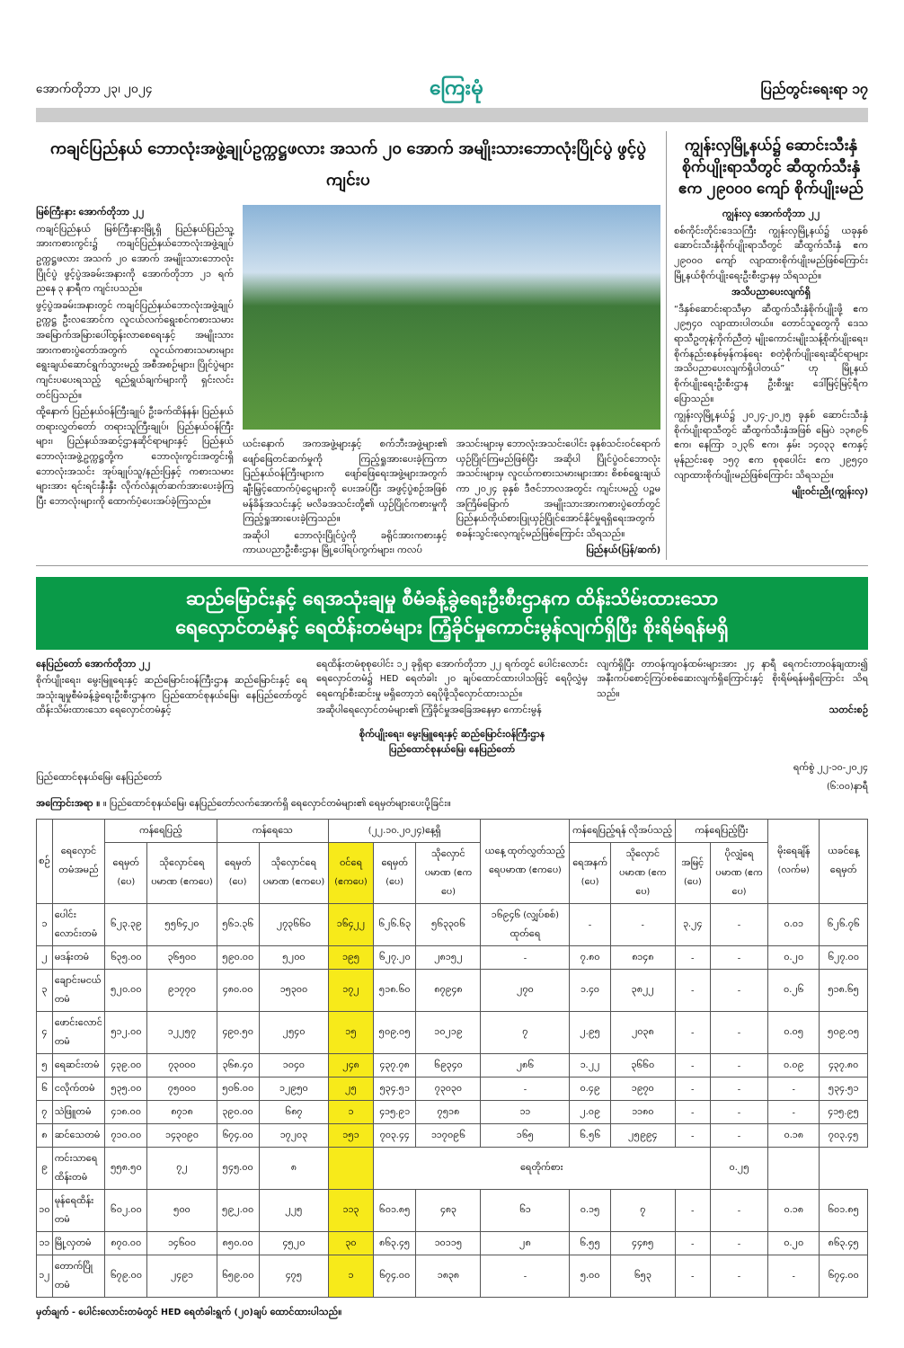အောက်တိုဘာ ၂၃၊ ၂၀၂၄ ကြေးမုံ ပြည်တွင်းရေးရာ ၁၇
ကချင်ပြည်နယ် ဘောလုံးအဖွဲ့ချုပ်ဥက္ကဋ္ဌဖလား အသက် ၂၀ အောက် အမျိုးသားဘောလုံးပြိုင်ပွဲ ဖွင့်ပွဲကျင်းပ
မြစ်ကြီးနား အောက်တိုဘာ ၂၂
ကချင်ပြည်နယ် မြစ်ကြီးနားမြို့ရှိ ပြည်နယ်ပြည်သူ့အားကစားကွင်း၌ ကချင်ပြည်နယ်ဘောလုံးအဖွဲ့ချုပ်ဥက္ကဋ္ဌဖလား အသက် ၂၀ အောက် အမျိုးသားဘောလုံးပြိုင်ပွဲ ဖွင့်ပွဲအခမ်းအနားကို အောက်တိုဘာ ၂၁ ရက် ညနေ ၃ နာရီက ကျင်းပသည်။
ဖွင့်ပွဲအခမ်းအနားတွင် ကချင်ပြည်နယ်ဘောလုံးအဖွဲ့ချုပ်ဥက္ကဋ္ဌ ဦးလအောင်က လူငယ်လက်ရွေးစင်ကစားသမား အမြောက်အမြားပေါ်ထွန်းလာစေရေးနှင့် အမျိုးသားအားကစားပွဲတော်အတွက် လူငယ်ကစားသမားများ ရွေးချယ်ဆောင်ရွက်သွားမည့် အစီအစဉ်များ၊ ပြိုင်ပွဲများကျင်းပပေးရသည့် ရည်ရွယ်ချက်များကို ရှင်းလင်းတင်ပြသည်။
ထို့နောက် ပြည်နယ်ဝန်ကြီးချုပ် ဦးခက်ထိန်နန်၊ ပြည်နယ်တရားလွှတ်တော် တရားသူကြီးချုပ်၊ ပြည်နယ်ဝန်ကြီးများ၊ ပြည်နယ်အဆင့်ဌာနဆိုင်ရာများနှင့် ပြည်နယ်ဘောလုံးအဖွဲ့ဥက္ကဋ္ဌတို့က ဘောလုံးကွင်းအတွင်းရှိ ဘောလုံးအသင်း အုပ်ချုပ်သူ/နည်းပြနှင့် ကစားသမားများအား ရင်းရင်းနှီးနှီး လိုက်လံနှုတ်ဆက်အားပေးခဲ့ကြပြီး ဘောလုံးများကို ထောက်ပံ့ပေးအပ်ခဲ့ကြသည်။
ယင်းနောက် အကအဖွဲ့များနှင့် စက်ဘီးအဖွဲ့များ၏ ဖျော်ဖြေတင်ဆက်မှုကို ကြည့်ရှုအားပေးခဲ့ကြကာ ပြည်နယ်ဝန်ကြီးများက ဖျော်ဖြေရေးအဖွဲ့များအတွက် ချီးမြှင့်ထောက်ပံ့ငွေများကို ပေးအပ်ပြီး အဖွင့်ပွဲစဉ်အဖြစ် မန်ခိန်အသင်းနှင့် မလိခအသင်းတို့၏ ယှဉ်ပြိုင်ကစားမှုကို ကြည့်ရှုအားပေးခဲ့ကြသည်။
အဆိုပါ ဘောလုံးပြိုင်ပွဲကို ခရိုင်အားကစားနှင့် ကာယပညာဦးစီးဌာန၊ မြို့ပေါ်ရပ်ကွက်များ၊ ကလပ်
အသင်းများမှ ဘောလုံးအသင်းပေါင်း ခုနစ်သင်းဝင်ရောက်ယှဉ်ပြိုင်ကြမည်ဖြစ်ပြီး အဆိုပါ ပြိုင်ပွဲဝင်ဘောလုံးအသင်းများမှ လူငယ်ကစားသမားများအား စိစစ်ရွေးချယ်ကာ ၂၀၂၄ ခုနှစ် ဒီဇင်ဘာလအတွင်း ကျင်းပမည့် ပဉ္စမအကြိမ်မြောက် အမျိုးသားအားကစားပွဲတော်တွင် ပြည်နယ်ကိုယ်စားပြုယှဉ်ပြိုင်အောင်နိုင်မှုရရှိရေးအတွက် စခန်းသွင်းလေ့ကျင့်မည်ဖြစ်ကြောင်း သိရသည်။
ပြည်နယ်(ပြန်/ဆက်)
ကျွန်းလှမြို့နယ်၌ ဆောင်းသီးနှံစိုက်ပျိုးရာသီတွင် ဆီထွက်သီးနှံ ဧက ၂၉၀၀၀ ကျော် စိုက်ပျိုးမည်
ကျွန်းလှ အောက်တိုဘာ ၂၂
စစ်ကိုင်းတိုင်းဒေသကြီး ကျွန်းလှမြို့နယ်၌ ယခုနှစ်ဆောင်းသီးနှံစိုက်ပျိုးရာသီတွင် ဆီထွက်သီးနှံ ဧက ၂၉၀၀၀ ကျော် လျာထားစိုက်ပျိုးမည်ဖြစ်ကြောင်း မြို့နယ်စိုက်ပျိုးရေးဦးစီးဌာနမှ သိရသည်။
အသိပညာပေးလျက်ရှိ
“ဒီနှစ်ဆောင်းရာသီမှာ ဆီထွက်သီးနှံစိုက်ပျိုးဖို့ ဧက ၂၉၅၄၀ လျာထားပါတယ်။ တောင်သူတွေကို ဒေသရာသီဥတုနဲ့ကိုက်ညီတဲ့ မျိုးကောင်းမျိုးသန့်စိုက်ပျိုးရေး၊ စိုက်နည်းစနစ်မှန်ကန်ရေး စတဲ့စိုက်ပျိုးရေးဆိုင်ရာများ အသိပညာပေးလျက်ရှိပါတယ်” ဟု မြို့နယ်စိုက်ပျိုးရေးဦးစီးဌာန ဦးစီးမှူး ဒေါ်မြင့်မြင့်ရီက ပြောသည်။
ကျွန်းလှမြို့နယ်၌ ၂၀၂၄-၂၀၂၅ ခုနှစ် ဆောင်းသီးနှံစိုက်ပျိုးရာသီတွင် ဆီထွက်သီးနှံအဖြစ် မြေပဲ ၁၃၈၉၆ ဧက၊ နေကြာ ၁၂၃၆ ဧက၊ နှမ်း ၁၄၀၃၃ ဧကနှင့် မုန်ညင်းစေ့ ၁၅၇ ဧက စုစုပေါင်း ဧက ၂၉၅၄၀ လျာထားစိုက်ပျိုးမည်ဖြစ်ကြောင်း သိရသည်။
မျိုးဝင်းညို(ကျွန်းလှ)
ဆည်မြောင်းနှင့် ရေအသုံးချမှု စီမံခန့်ခွဲရေးဦးစီးဌာနက ထိန်းသိမ်းထားသော
ရေလှောင်တမံနှင့် ရေထိန်းတမံများ ကြံ့ခိုင်မှုကောင်းမွန်လျက်ရှိပြီး စိုးရိမ်ရန်မရှိ
နေပြည်တော် အောက်တိုဘာ ၂၂
စိုက်ပျိုးရေး၊ မွေးမြူရေးနှင့် ဆည်မြောင်းဝန်ကြီးဌာန ဆည်မြောင်းနှင့် ရေအသုံးချမှုစီမံခန့်ခွဲရေးဦးစီးဌာနက ပြည်ထောင်စုနယ်မြေ၊ နေပြည်တော်တွင် ထိန်းသိမ်းထားသော ရေလှောင်တမံနှင့်
ရေထိန်းတမံစုစုပေါင်း ၁၂ ခုရှိရာ အောက်တိုဘာ ၂၂ ရက်တွင် ပေါင်းလောင်းရေလှောင်တမံ၌ HED ရေတံခါး ၂၀ ချပ်ထောင်ထားပါသဖြင့် ရေပိုလွှဲမှ ရေကျော်စီးဆင်းမှု မရှိတော့ဘဲ ရေပိုဖို့သိုလှောင်ထားသည်။
အဆိုပါရေလှောင်တမံများ၏ ကြံ့ခိုင်မှုအခြေအနေမှာ ကောင်းမွန်
လျက်ရှိပြီး တာဝန်ကျဝန်ထမ်းများအား ၂၄ နာရီ ရေကင်းတာဝန်ချထား၍ အနီးကပ်စောင့်ကြပ်စစ်ဆေးလျက်ရှိကြောင်းနှင့် စိုးရိမ်ရန်မရှိကြောင်း သိရသည်။
သတင်းစဉ်
စိုက်ပျိုးရေး၊ မွေးမြူရေးနှင့် ဆည်မြောင်းဝန်ကြီးဌာန
ပြည်ထောင်စုနယ်မြေ၊ နေပြည်တော်
ပြည်ထောင်စုနယ်မြေ၊ နေပြည်တော် ရက်စွဲ ၂၂-၁၀-၂၀၂၄
(၆:၀၀)နာရီ
အကြောင်းအရာ ။ ။ ပြည်ထောင်စုနယ်မြေ၊ နေပြည်တော်လက်အောက်ရှိ ရေလှောင်တမံများ၏ ရေမှတ်များပေးပို့ခြင်း။
| စဉ် | ရေလှောင်တမံအမည် | ကန်ရေပြည့် | | ကန်ရေသေ | | (၂၂.၁၀.၂၀၂၄)နေ့ရှိ | | | ယနေ့ ထုတ်လွှတ်သည့် ရေပမာဏ (ဧကပေ) | ကန်ရေပြည့်ရန် လိုအပ်သည့် | | ကန်ရေပြည့်ပြီး | | မိုးရေချိန် (လက်မ) | ယခင်နေ့ ရေမှတ် |
| --- | --- | --- | --- | --- | --- | --- | --- | --- | --- | --- | --- | --- | --- | --- | --- |
| | | ရေမှတ် (ပေ) | သိုလှောင်ရေ ပမာဏ (ဧကပေ) | ရေမှတ် (ပေ) | သိုလှောင်ရေ ပမာဏ (ဧကပေ) | ဝင်ရေ (ဧကပေ) | ရေမှတ် (ပေ) | သိုလှောင် ပမာဏ (ဧကပေ) | | ရေအနက် (ပေ) | သိုလှောင် ပမာဏ (ဧကပေ) | အမြင့် (ပေ) | ပိုလျှံရေ ပမာဏ (ဧကပေ) | | |
| ၁ | ပေါင်းလောင်းတမံ | ၆၂၃.၃၉ | ၅၅၆၄၂၀ | ၅၆၁.၃၆ | ၂၇၃၆၆၀ | ၁၆၄၂၂ | ၆၂၆.၆၃ | ၅၆၃၃၀၆ | ၁၆၉၄၆ (လျှပ်စစ်) ထုတ်ရေ | - | - | ၃.၂၄ | - | ၀.၀၁ | ၆၂၆.၇၆ |
| ၂ | မဒန်းတမံ | ၆၃၅.၀၀ | ၃၆၅၀၀ | ၅၉၀.၀၀ | ၅၂၀၀ | ၁၉၅ | ၆၂၇.၂၀ | ၂၈၁၅၂ | - | ၇.၈၀ | ၈၁၄၈ | - | - | ၀.၂၀ | ၆၂၇.၀၀ |
| ၃ | ချောင်းမငယ်တမံ | ၅၂၀.၀၀ | ၉၁၇၇၀ | ၄၈၀.၀၀ | ၁၅၃၀၀ | ၁၇၂ | ၅၁၈.၆၀ | ၈၇၉၄၈ | ၂၇၀ | ၁.၄၀ | ၃၈၂၂ | - | - | ၀.၂၆ | ၅၁၈.၆၅ |
| ၄ | ဖောင်းလောင်တမံ | ၅၁၂.၀၀ | ၁၂၂၅၇ | ၄၉၀.၅၀ | ၂၅၄၀ | ၁၅ | ၅၀၉.၀၅ | ၁၀၂၁၉ | ၇ | ၂.၉၅ | ၂၀၃၈ | - | - | ၀.၀၅ | ၅၀၉.၀၅ |
| ၅ | ရေဆင်းတမံ | ၄၃၉.၀၀ | ၇၃၀၀၀ | ၃၆၈.၄၀ | ၁၀၄၀ | ၂၄၈ | ၄၃၇.၇၈ | ၆၉၃၄၀ | ၂၈၆ | ၁.၂၂ | ၃၆၆၀ | - | - | ၀.၀၉ | ၄၃၇.၈၀ |
| ၆ | ငလိုက်တမံ | ၅၃၅.၀၀ | ၇၅၀၀၀ | ၅၀၆.၀၀ | ၁၂၉၅၀ | ၂၅ | ၅၃၄.၅၁ | ၇၃၀၃၀ | - | ၀.၄၉ | ၁၉၇၀ | - | - | - | ၅၃၄.၅၁ |
| ၇ | သဲဖြူတမံ | ၄၁၈.၀၀ | ၈၇၁၈ | ၃၉၀.၀၀ | ၆၈၇ | ၁ | ၄၁၅.၉၁ | ၇၅၁၈ | ၁၁ | ၂.၀၉ | ၁၁၈၀ | - | - | - | ၄၁၅.၉၅ |
| ၈ | ဆင်သေတမံ | ၇၁၀.၀၀ | ၁၄၃၀၉၀ | ၆၇၄.၀၀ | ၁၇၂၀၃ | ၁၅၁ | ၇၀၃.၄၄ | ၁၁၇၀၉၆ | ၁၆၅ | ၆.၅၆ | ၂၅၉၉၄ | - | - | ၀.၁၈ | ၇၀၃.၄၅ |
| ၉ | ကင်းသာရေထိန်းတမံ | ၅၅၈.၅၀ | ၇၂ | ၅၄၅.၀၀ | ၈ | | ရေတိုက်စား | | | | | | ၀.၂၅ | | |
| ၁၀ | မုန်ရေထိန်းတမံ | ၆၀၂.၀၀ | ၅၀၀ | ၅၉၂.၀၀ | ၂၂၅ | ၁၁၃ | ၆၀၁.၈၅ | ၄၈၃ | ၆၁ | ၀.၁၅ | ၇ | - | - | ၀.၁၈ | ၆၀၁.၈၅ |
| ၁၁ | မြို့လှတမံ | ၈၇၀.၀၀ | ၁၄၆၀၀ | ၈၅၀.၀၀ | ၄၅၂၀ | ၃၀ | ၈၆၃.၄၅ | ၁၀၁၁၅ | ၂၈ | ၆.၅၅ | ၄၄၈၅ | - | - | ၀.၂၀ | ၈၆၃.၄၅ |
| ၁၂ | တောက်ပြိုတမံ | ၆၇၉.၀၀ | ၂၄၉၁ | ၆၅၉.၀၀ | ၄၇၅ | ၁ | ၆၇၄.၀၀ | ၁၈၃၈ | - | ၅.၀၀ | ၆၅၃ | - | - | - | ၆၇၄.၀၀ |
မှတ်ချက် - ပေါင်းလောင်းတမံတွင် HED ရေတံခါးရွက် (၂၀)ချပ် ထောင်ထားပါသည်။